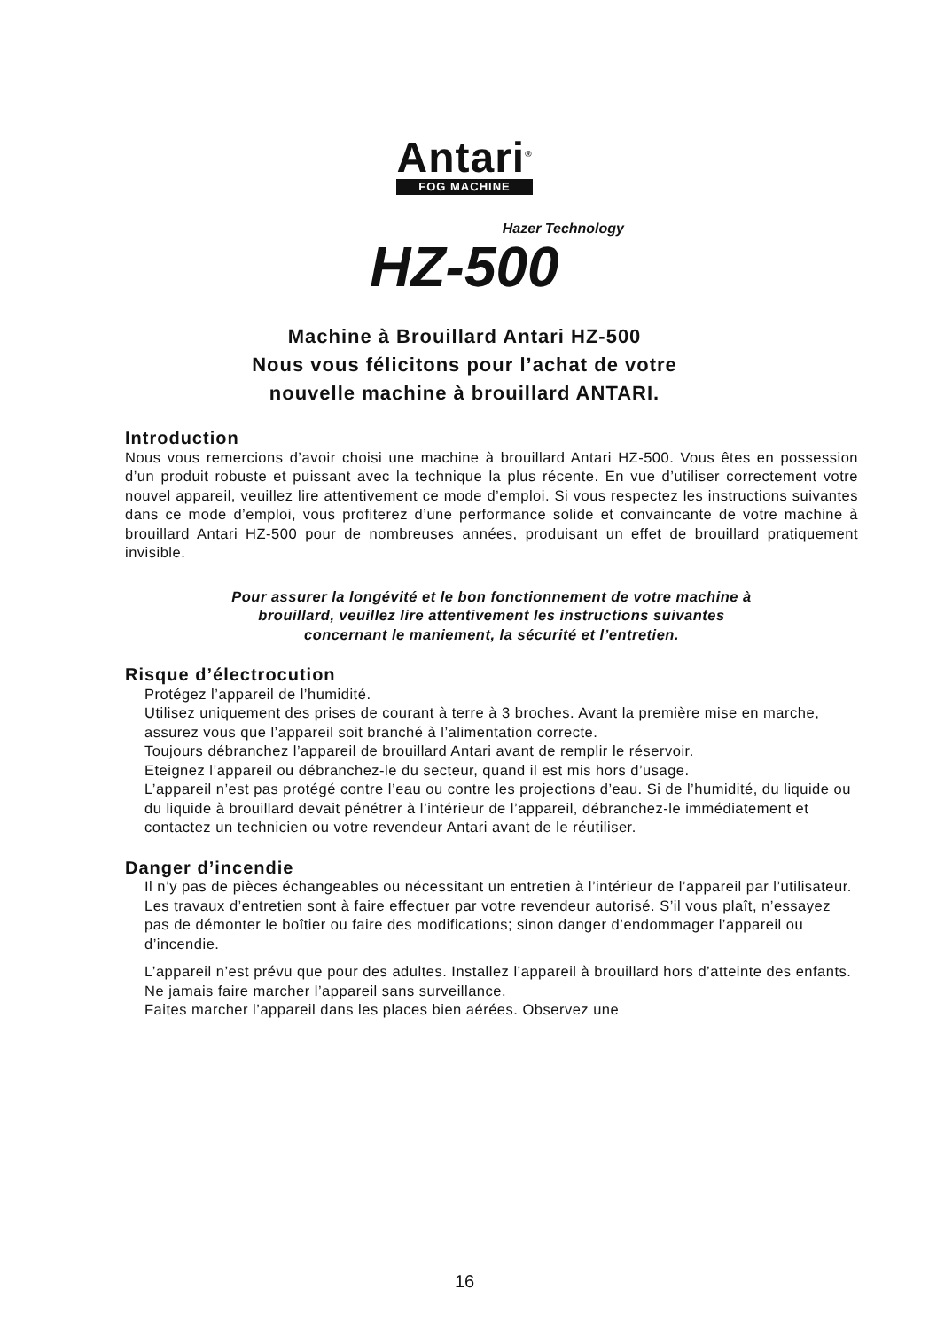Antari<sup>®</sup> FOG MACHINE
Hazer Technology
HZ-500
Machine à Brouillard Antari HZ-500
Nous vous félicitons pour l’achat de votre
nouvelle machine à brouillard ANTARI.
Introduction
Nous vous remercions d’avoir choisi une machine à brouillard Antari HZ-500. Vous êtes en possession d’un produit robuste et puissant avec la technique la plus récente. En vue d’utiliser correctement votre nouvel appareil, veuillez lire attentivement ce mode d’emploi. Si vous respectez les instructions suivantes dans ce mode d’emploi, vous profiterez d’une performance solide et convaincante de votre machine à brouillard Antari HZ-500 pour de nombreuses années, produisant un effet de brouillard pratiquement invisible.
Pour assurer la longévité et le bon fonctionnement de votre machine à
brouillard, veuillez lire attentivement les instructions suivantes
concernant le maniement, la sécurité et l’entretien.
Risque d’électrocution
Protégez l’appareil de l’humidité.
Utilisez uniquement des prises de courant à terre à 3 broches. Avant la première mise en marche, assurez vous que l’appareil soit branché à l’alimentation correcte.
Toujours débranchez l’appareil de brouillard Antari avant de remplir le réservoir.
Eteignez l’appareil ou débranchez-le du secteur, quand il est mis hors d’usage.
L’appareil n’est pas protégé contre l’eau ou contre les projections d’eau. Si de l’humidité, du liquide ou du liquide à brouillard devait pénétrer à l’intérieur de l’appareil, débranchez-le immédiatement et contactez un technicien ou votre revendeur Antari avant de le réutiliser.
Danger d’incendie
Il n’y pas de pièces échangeables ou nécessitant un entretien à l’intérieur de l’appareil par l’utilisateur. Les travaux d’entretien sont à faire effectuer par votre revendeur autorisé. S’il vous plaît, n’essayez pas de démonter le boîtier ou faire des modifications; sinon danger d’endommager l’appareil ou d’incendie.
L’appareil n’est prévu que pour des adultes. Installez l’appareil à brouillard hors d’atteinte des enfants. Ne jamais faire marcher l’appareil sans surveillance.
Faites marcher l’appareil dans les places bien aérées. Observez une
16